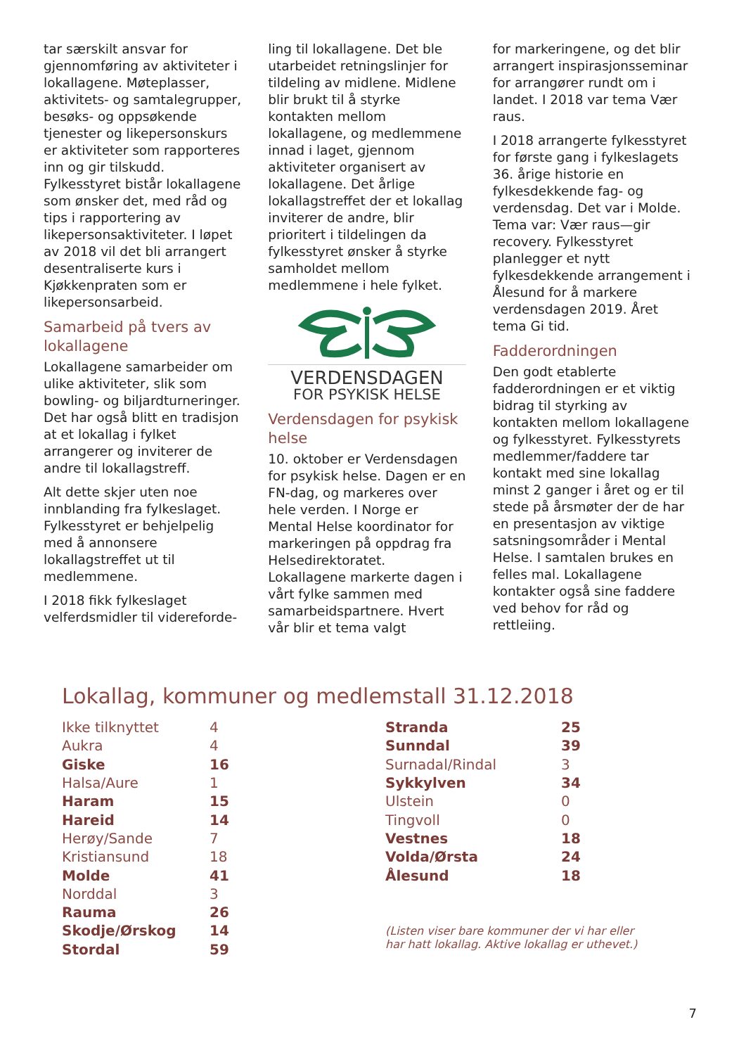tar særskilt ansvar for gjennomføring av aktiviteter i lokallagene. Møteplasser, aktivitets- og samtalegrupper, besøks- og oppsøkende tjenester og likepersonskurs er aktiviteter som rapporteres inn og gir tilskudd. Fylkesstyret bistår lokallagene som ønsker det, med råd og tips i rapportering av likepersonsaktiviteter. I løpet av 2018 vil det bli arrangert desentraliserte kurs i Kjøkkenpraten som er likepersonsarbeid.
Samarbeid på tvers av lokallagene
Lokallagene samarbeider om ulike aktiviteter, slik som bowling- og biljardturneringer. Det har også blitt en tradisjon at et lokallag i fylket arrangerer og inviterer de andre til lokallagstreff.
Alt dette skjer uten noe innblanding fra fylkeslaget. Fylkesstyret er behjelpelig med å annonsere lokallagstreffet ut til medlemmene.
I 2018 fikk fylkeslaget velferdsmidler til videreforde-
ling til lokallagene. Det ble utarbeidet retningslinjer for tildeling av midlene. Midlene blir brukt til å styrke kontakten mellom lokallagene, og medlemmene innad i laget, gjennom aktiviteter organisert av lokallagene. Det årlige lokallagstreffet der et lokallag inviterer de andre, blir prioritert i tildelingen da fylkesstyret ønsker å styrke samholdet mellom medlemmene i hele fylket.
VERDENSDAGEN
FOR PSYKISK HELSE
Verdensdagen for psykisk helse
10. oktober er Verdensdagen for psykisk helse. Dagen er en FN-dag, og markeres over hele verden. I Norge er Mental Helse koordinator for markeringen på oppdrag fra Helsedirektoratet. Lokallagene markerte dagen i vårt fylke sammen med samarbeidspartnere. Hvert vår blir et tema valgt
for markeringene, og det blir arrangert inspirasjonsseminar for arrangører rundt om i landet. I 2018 var tema Vær raus.
I 2018 arrangerte fylkesstyret for første gang i fylkeslagets 36. årige historie en fylkesdekkende fag- og verdensdag. Det var i Molde. Tema var: Vær raus—gir recovery. Fylkesstyret planlegger et nytt fylkesdekkende arrangement i Ålesund for å markere verdensdagen 2019. Året tema Gi tid.
Fadderordningen
Den godt etablerte fadderordningen er et viktig bidrag til styrking av kontakten mellom lokallagene og fylkesstyret. Fylkesstyrets medlemmer/faddere tar kontakt med sine lokallag minst 2 ganger i året og er til stede på årsmøter der de har en presentasjon av viktige satsningsområder i Mental Helse. I samtalen brukes en felles mal. Lokallagene kontakter også sine faddere ved behov for råd og rettleiing.
Lokallag, kommuner og medlemstall 31.12.2018
| Ikke tilknyttet | 4 |
| Aukra | 4 |
| Giske | 16 |
| Halsa/Aure | 1 |
| Haram | 15 |
| Hareid | 14 |
| Herøy/Sande | 7 |
| Kristiansund | 18 |
| Molde | 41 |
| Norddal | 3 |
| Rauma | 26 |
| Skodje/Ørskog | 14 |
| Stordal | 59 |
| Stranda | 25 |
| Sunndal | 39 |
| Surnadal/Rindal | 3 |
| Sykkylven | 34 |
| Ulstein | 0 |
| Tingvoll | 0 |
| Vestnes | 18 |
| Volda/Ørsta | 24 |
| Ålesund | 18 |
(Listen viser bare kommuner der vi har eller
har hatt lokallag. Aktive lokallag er uthevet.)
7